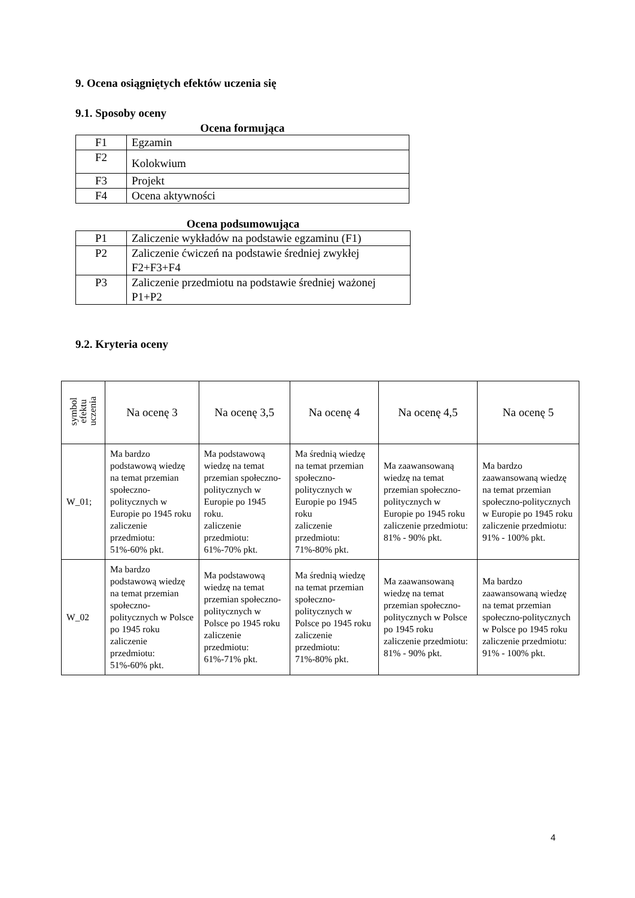9. Ocena osiągniętych efektów uczenia się
9.1. Sposoby oceny
Ocena formująca
| F1 | Egzamin |
| F2 | Kolokwium |
| F3 | Projekt |
| F4 | Ocena aktywności |
Ocena podsumowująca
| P1 | Zaliczenie wykładów na podstawie egzaminu (F1) |
| P2 | Zaliczenie ćwiczeń na podstawie średniej zwykłej F2+F3+F4 |
| P3 | Zaliczenie przedmiotu na podstawie średniej ważonej P1+P2 |
9.2. Kryteria oceny
| symbol efektu uczenia | Na ocenę 3 | Na ocenę 3,5 | Na ocenę 4 | Na ocenę 4,5 | Na ocenę 5 |
| --- | --- | --- | --- | --- | --- |
| W_01; | Ma bardzo podstawową wiedzę na temat przemian społeczno-politycznych w Europie po 1945 roku zaliczenie przedmiotu: 51%-60% pkt. | Ma podstawową wiedzę na temat przemian społeczno-politycznych w Europie po 1945 roku. zaliczenie przedmiotu: 61%-70% pkt. | Ma średnią wiedzę na temat przemian społeczno-politycznych w Europie po 1945 roku zaliczenie przedmiotu: 71%-80% pkt. | Ma zaawansowaną wiedzę na temat przemian społeczno-politycznych w Europie po 1945 roku zaliczenie przedmiotu: 81% - 90% pkt. | Ma bardzo zaawansowaną wiedzę na temat przemian społeczno-politycznych w Europie po 1945 roku zaliczenie przedmiotu: 91% - 100% pkt. |
| W_02 | Ma bardzo podstawową wiedzę na temat przemian społeczno-politycznych w Polsce po 1945 roku zaliczenie przedmiotu: 51%-60% pkt. | Ma podstawową wiedzę na temat przemian społeczno-politycznych w Polsce po 1945 roku zaliczenie przedmiotu: 61%-71% pkt. | Ma średnią wiedzę na temat przemian społeczno-politycznych w Polsce po 1945 roku zaliczenie przedmiotu: 71%-80% pkt. | Ma zaawansowaną wiedzę na temat przemian społeczno-politycznych w Polsce po 1945 roku zaliczenie przedmiotu: 81% - 90% pkt. | Ma bardzo zaawansowaną wiedzę na temat przemian społeczno-politycznych w Polsce po 1945 roku zaliczenie przedmiotu: 91% - 100% pkt. |
4